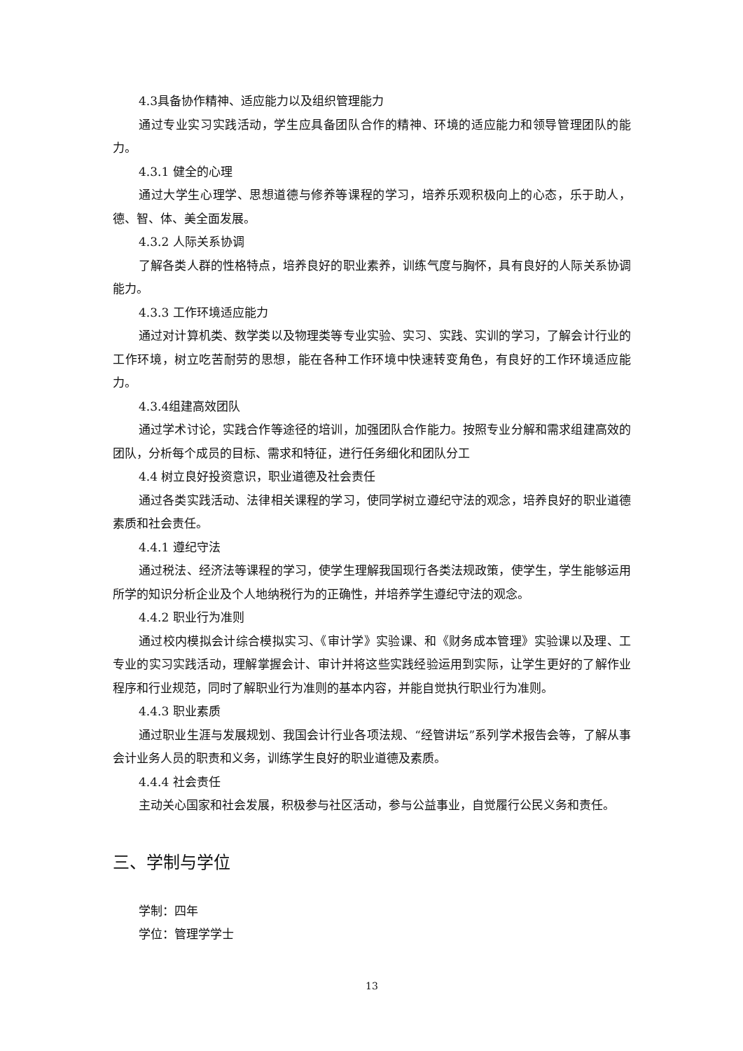4.3具备协作精神、适应能力以及组织管理能力
通过专业实习实践活动，学生应具备团队合作的精神、环境的适应能力和领导管理团队的能力。
4.3.1 健全的心理
通过大学生心理学、思想道德与修养等课程的学习，培养乐观积极向上的心态，乐于助人，德、智、体、美全面发展。
4.3.2 人际关系协调
了解各类人群的性格特点，培养良好的职业素养，训练气度与胸怀，具有良好的人际关系协调能力。
4.3.3 工作环境适应能力
通过对计算机类、数学类以及物理类等专业实验、实习、实践、实训的学习，了解会计行业的工作环境，树立吃苦耐劳的思想，能在各种工作环境中快速转变角色，有良好的工作环境适应能力。
4.3.4组建高效团队
通过学术讨论，实践合作等途径的培训，加强团队合作能力。按照专业分解和需求组建高效的团队，分析每个成员的目标、需求和特征，进行任务细化和团队分工
4.4 树立良好投资意识，职业道德及社会责任
通过各类实践活动、法律相关课程的学习，使同学树立遵纪守法的观念，培养良好的职业道德素质和社会责任。
4.4.1 遵纪守法
通过税法、经济法等课程的学习，使学生理解我国现行各类法规政策，使学生，学生能够运用所学的知识分析企业及个人地纳税行为的正确性，并培养学生遵纪守法的观念。
4.4.2 职业行为准则
通过校内模拟会计综合模拟实习、《审计学》实验课、和《财务成本管理》实验课以及理、工专业的实习实践活动，理解掌握会计、审计并将这些实践经验运用到实际，让学生更好的了解作业程序和行业规范，同时了解职业行为准则的基本内容，并能自觉执行职业行为准则。
4.4.3 职业素质
通过职业生涯与发展规划、我国会计行业各项法规、“经管讲坛”系列学术报告会等，了解从事会计业务人员的职责和义务，训练学生良好的职业道德及素质。
4.4.4 社会责任
主动关心国家和社会发展，积极参与社区活动，参与公益事业，自觉履行公民义务和责任。
三、学制与学位
学制：四年
学位：管理学学士
13